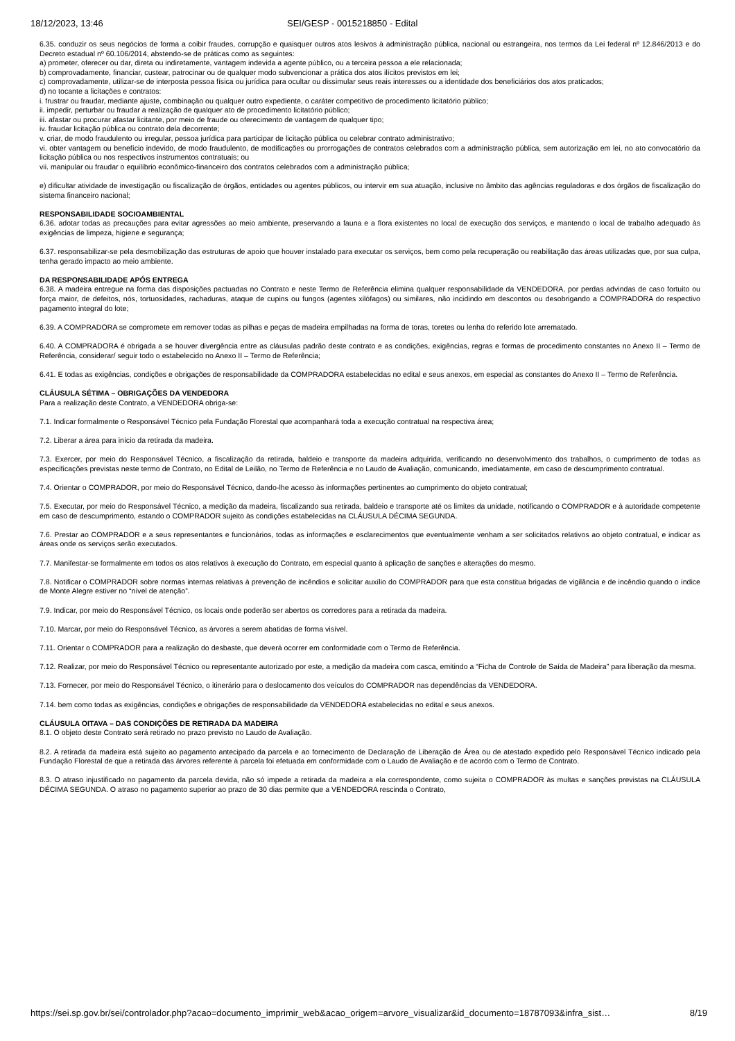18/12/2023, 13:46 SEI/GESP - 0015218850 - Edital
6.35. conduzir os seus negócios de forma a coibir fraudes, corrupção e quaisquer outros atos lesivos à administração pública, nacional ou estrangeira, nos termos da Lei federal nº 12.846/2013 e do Decreto estadual nº 60.106/2014, abstendo-se de práticas como as seguintes:
a) prometer, oferecer ou dar, direta ou indiretamente, vantagem indevida a agente público, ou a terceira pessoa a ele relacionada;
b) comprovadamente, financiar, custear, patrocinar ou de qualquer modo subvencionar a prática dos atos ilícitos previstos em lei;
c) comprovadamente, utilizar-se de interposta pessoa física ou jurídica para ocultar ou dissimular seus reais interesses ou a identidade dos beneficiários dos atos praticados;
d) no tocante a licitações e contratos:
i. frustrar ou fraudar, mediante ajuste, combinação ou qualquer outro expediente, o caráter competitivo de procedimento licitatório público;
ii. impedir, perturbar ou fraudar a realização de qualquer ato de procedimento licitatório público;
iii. afastar ou procurar afastar licitante, por meio de fraude ou oferecimento de vantagem de qualquer tipo;
iv. fraudar licitação pública ou contrato dela decorrente;
v. criar, de modo fraudulento ou irregular, pessoa jurídica para participar de licitação pública ou celebrar contrato administrativo;
vi. obter vantagem ou benefício indevido, de modo fraudulento, de modificações ou prorrogações de contratos celebrados com a administração pública, sem autorização em lei, no ato convocatório da licitação pública ou nos respectivos instrumentos contratuais; ou
vii. manipular ou fraudar o equilíbrio econômico-financeiro dos contratos celebrados com a administração pública;
e) dificultar atividade de investigação ou fiscalização de órgãos, entidades ou agentes públicos, ou intervir em sua atuação, inclusive no âmbito das agências reguladoras e dos órgãos de fiscalização do sistema financeiro nacional;
RESPONSABILIDADE SOCIOAMBIENTAL
6.36. adotar todas as precauções para evitar agressões ao meio ambiente, preservando a fauna e a flora existentes no local de execução dos serviços, e mantendo o local de trabalho adequado às exigências de limpeza, higiene e segurança;
6.37. responsabilizar-se pela desmobilização das estruturas de apoio que houver instalado para executar os serviços, bem como pela recuperação ou reabilitação das áreas utilizadas que, por sua culpa, tenha gerado impacto ao meio ambiente.
DA RESPONSABILIDADE APÓS ENTREGA
6.38. A madeira entregue na forma das disposições pactuadas no Contrato e neste Termo de Referência elimina qualquer responsabilidade da VENDEDORA, por perdas advindas de caso fortuito ou força maior, de defeitos, nós, tortuosidades, rachaduras, ataque de cupins ou fungos (agentes xilófagos) ou similares, não incidindo em descontos ou desobrigando a COMPRADORA do respectivo pagamento integral do lote;
6.39. A COMPRADORA se compromete em remover todas as pilhas e peças de madeira empilhadas na forma de toras, toretes ou lenha do referido lote arrematado.
6.40. A COMPRADORA é obrigada a se houver divergência entre as cláusulas padrão deste contrato e as condições, exigências, regras e formas de procedimento constantes no Anexo II – Termo de Referência, considerar/ seguir todo o estabelecido no Anexo II – Termo de Referência;
6.41. E todas as exigências, condições e obrigações de responsabilidade da COMPRADORA estabelecidas no edital e seus anexos, em especial as constantes do Anexo II – Termo de Referência.
CLÁUSULA SÉTIMA – OBRIGAÇÕES DA VENDEDORA
Para a realização deste Contrato, a VENDEDORA obriga-se:
7.1. Indicar formalmente o Responsável Técnico pela Fundação Florestal que acompanhará toda a execução contratual na respectiva área;
7.2. Liberar a área para início da retirada da madeira.
7.3. Exercer, por meio do Responsável Técnico, a fiscalização da retirada, baldeio e transporte da madeira adquirida, verificando no desenvolvimento dos trabalhos, o cumprimento de todas as especificações previstas neste termo de Contrato, no Edital de Leilão, no Termo de Referência e no Laudo de Avaliação, comunicando, imediatamente, em caso de descumprimento contratual.
7.4. Orientar o COMPRADOR, por meio do Responsável Técnico, dando-lhe acesso às informações pertinentes ao cumprimento do objeto contratual;
7.5. Executar, por meio do Responsável Técnico, a medição da madeira, fiscalizando sua retirada, baldeio e transporte até os limites da unidade, notificando o COMPRADOR e à autoridade competente em caso de descumprimento, estando o COMPRADOR sujeito às condições estabelecidas na CLÁUSULA DÉCIMA SEGUNDA.
7.6. Prestar ao COMPRADOR e a seus representantes e funcionários, todas as informações e esclarecimentos que eventualmente venham a ser solicitados relativos ao objeto contratual, e indicar as áreas onde os serviços serão executados.
7.7. Manifestar-se formalmente em todos os atos relativos à execução do Contrato, em especial quanto à aplicação de sanções e alterações do mesmo.
7.8. Notificar o COMPRADOR sobre normas internas relativas à prevenção de incêndios e solicitar auxílio do COMPRADOR para que esta constitua brigadas de vigilância e de incêndio quando o índice de Monte Alegre estiver no “nível de atenção”.
7.9. Indicar, por meio do Responsável Técnico, os locais onde poderão ser abertos os corredores para a retirada da madeira.
7.10. Marcar, por meio do Responsável Técnico, as árvores a serem abatidas de forma visível.
7.11. Orientar o COMPRADOR para a realização do desbaste, que deverá ocorrer em conformidade com o Termo de Referência.
7.12. Realizar, por meio do Responsável Técnico ou representante autorizado por este, a medição da madeira com casca, emitindo a “Ficha de Controle de Saída de Madeira” para liberação da mesma.
7.13. Fornecer, por meio do Responsável Técnico, o itinerário para o deslocamento dos veículos do COMPRADOR nas dependências da VENDEDORA.
7.14. bem como todas as exigências, condições e obrigações de responsabilidade da VENDEDORA estabelecidas no edital e seus anexos.
CLÁUSULA OITAVA – DAS CONDIÇÕES DE RETIRADA DA MADEIRA
8.1. O objeto deste Contrato será retirado no prazo previsto no Laudo de Avaliação.
8.2. A retirada da madeira está sujeito ao pagamento antecipado da parcela e ao fornecimento de Declaração de Liberação de Área ou de atestado expedido pelo Responsável Técnico indicado pela Fundação Florestal de que a retirada das árvores referente à parcela foi efetuada em conformidade com o Laudo de Avaliação e de acordo com o Termo de Contrato.
8.3. O atraso injustificado no pagamento da parcela devida, não só impede a retirada da madeira a ela correspondente, como sujeita o COMPRADOR às multas e sanções previstas na CLÁUSULA DÉCIMA SEGUNDA. O atraso no pagamento superior ao prazo de 30 dias permite que a VENDEDORA rescinda o Contrato,
https://sei.sp.gov.br/sei/controlador.php?acao=documento_imprimir_web&acao_origem=arvore_visualizar&id_documento=18787093&infra_sist… 8/19